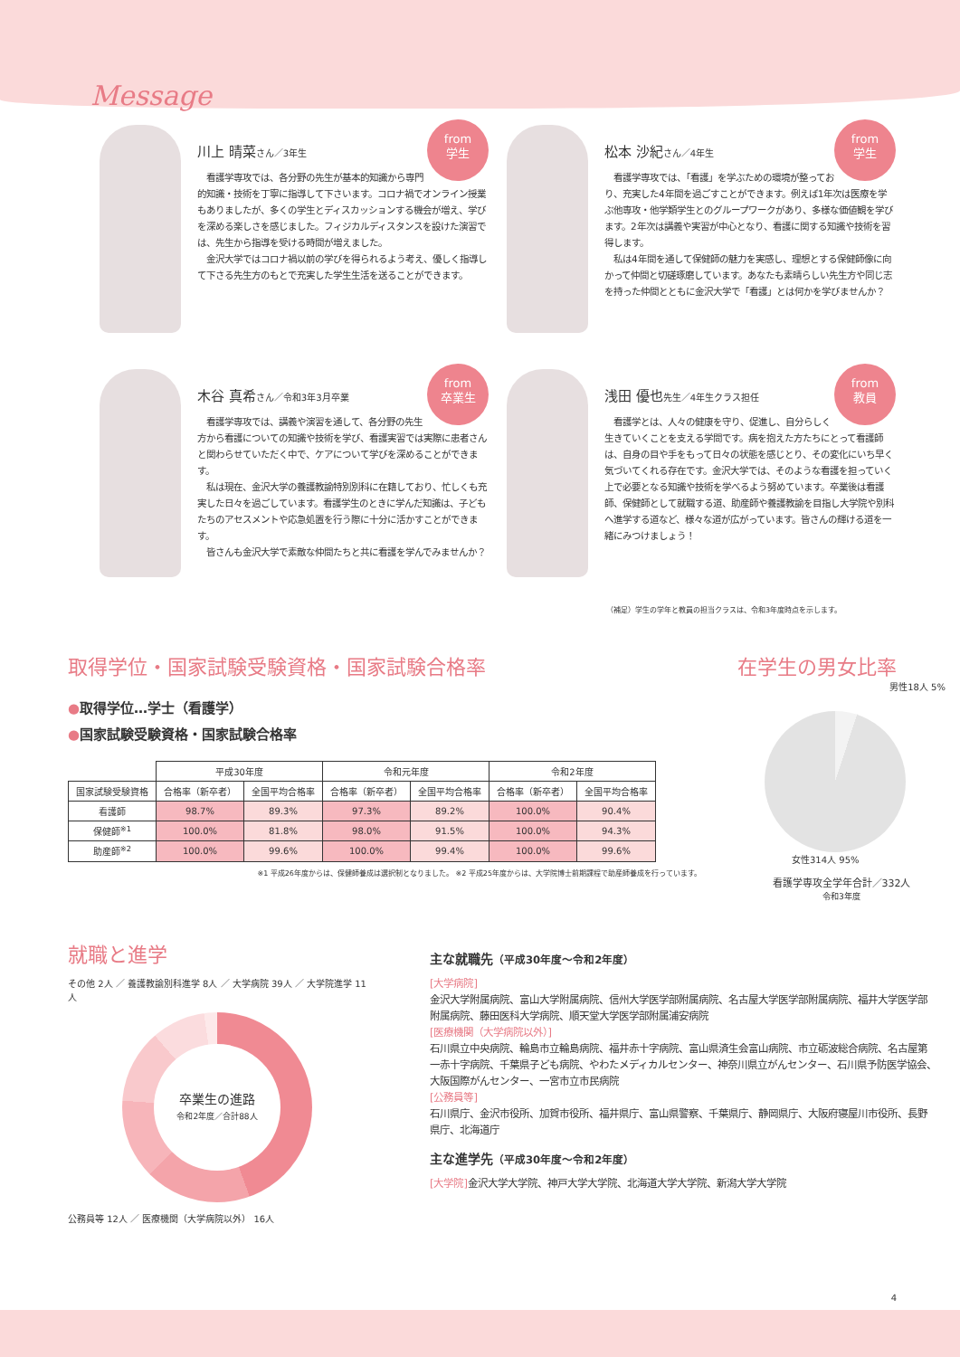Message
from
学生
川上 晴菜さん／3年生
　看護学専攻では、各分野の先生が基本的知識から専門的知識・技術を丁寧に指導して下さいます。コロナ禍でオンライン授業もありましたが、多くの学生とディスカッションする機会が増え、学びを深める楽しさを感じました。フィジカルディスタンスを設けた演習では、先生から指導を受ける時間が増えました。
　金沢大学ではコロナ禍以前の学びを得られるよう考え、優しく指導して下さる先生方のもとで充実した学生生活を送ることができます。
from
学生
松本 沙紀さん／4年生
　看護学専攻では、「看護」を学ぶための環境が整っており、充実した4年間を過ごすことができます。例えば1年次は医療を学ぶ他専攻・他学類学生とのグループワークがあり、多様な価値観を学びます。2年次は講義や実習が中心となり、看護に関する知識や技術を習得します。
　私は4年間を通して保健師の魅力を実感し、理想とする保健師像に向かって仲間と切磋琢磨しています。あなたも素晴らしい先生方や同じ志を持った仲間とともに金沢大学で「看護」とは何かを学びませんか？
from
卒業生
木谷 真希さん／令和3年3月卒業
　看護学専攻では、講義や演習を通して、各分野の先生方から看護についての知識や技術を学び、看護実習では実際に患者さんと関わらせていただく中で、ケアについて学びを深めることができます。
　私は現在、金沢大学の養護教諭特別別科に在籍しており、忙しくも充実した日々を過ごしています。看護学生のときに学んだ知識は、子どもたちのアセスメントや応急処置を行う際に十分に活かすことができます。
　皆さんも金沢大学で素敵な仲間たちと共に看護を学んでみませんか？
from
教員
浅田 優也先生／4年生クラス担任
　看護学とは、人々の健康を守り、促進し、自分らしく生きていくことを支える学問です。病を抱えた方たちにとって看護師は、自身の目や手をもって日々の状態を感じとり、その変化にいち早く気づいてくれる存在です。金沢大学では、そのような看護を担っていく上で必要となる知識や技術を学べるよう努めています。卒業後は看護師、保健師として就職する道、助産師や養護教諭を目指し大学院や別科へ進学する道など、様々な道が広がっています。皆さんの輝ける道を一緒にみつけましょう！
（補足）学生の学年と教員の担当クラスは、令和3年度時点を示します。
取得学位・国家試験受験資格・国家試験合格率
●取得学位…学士（看護学）
●国家試験受験資格・国家試験合格率
| | 平成30年度 | | 令和元年度 | | 令和2年度 | |
| 国家試験受験資格 | 合格率（新卒者） | 全国平均合格率 | 合格率（新卒者） | 全国平均合格率 | 合格率（新卒者） | 全国平均合格率 |
| 看護師 | 98.7% | 89.3% | 97.3% | 89.2% | 100.0% | 90.4% |
| 保健師<sup>※1</sup> | 100.0% | 81.8% | 98.0% | 91.5% | 100.0% | 94.3% |
| 助産師<sup>※2</sup> | 100.0% | 99.6% | 100.0% | 99.4% | 100.0% | 99.6% |
※1 平成26年度からは、保健師養成は選択制となりました。 ※2 平成25年度からは、大学院博士前期課程で助産師養成を行っています。
在学生の男女比率
男性18人 5%
女性314人 95%
看護学専攻全学年合計／332人
令和3年度
就職と進学
その他 2人 ／ 養護教諭別科進学 8人 ／ 大学病院 39人 ／ 大学院進学 11人
卒業生の進路
令和2年度／合計88人
公務員等 12人 ／ 医療機関（大学病院以外） 16人
主な就職先（平成30年度～令和2年度）
[大学病院]
金沢大学附属病院、富山大学附属病院、信州大学医学部附属病院、名古屋大学医学部附属病院、福井大学医学部附属病院、藤田医科大学病院、順天堂大学医学部附属浦安病院
[医療機関（大学病院以外）]
石川県立中央病院、輪島市立輪島病院、福井赤十字病院、富山県済生会富山病院、市立砺波総合病院、名古屋第一赤十字病院、千葉県子ども病院、やわたメディカルセンター、神奈川県立がんセンター、石川県予防医学協会、大阪国際がんセンター、一宮市立市民病院
[公務員等]
石川県庁、金沢市役所、加賀市役所、福井県庁、富山県警察、千葉県庁、静岡県庁、大阪府寝屋川市役所、長野県庁、北海道庁
主な進学先（平成30年度～令和2年度）
[大学院] 金沢大学大学院、神戸大学大学院、北海道大学大学院、新潟大学大学院
4